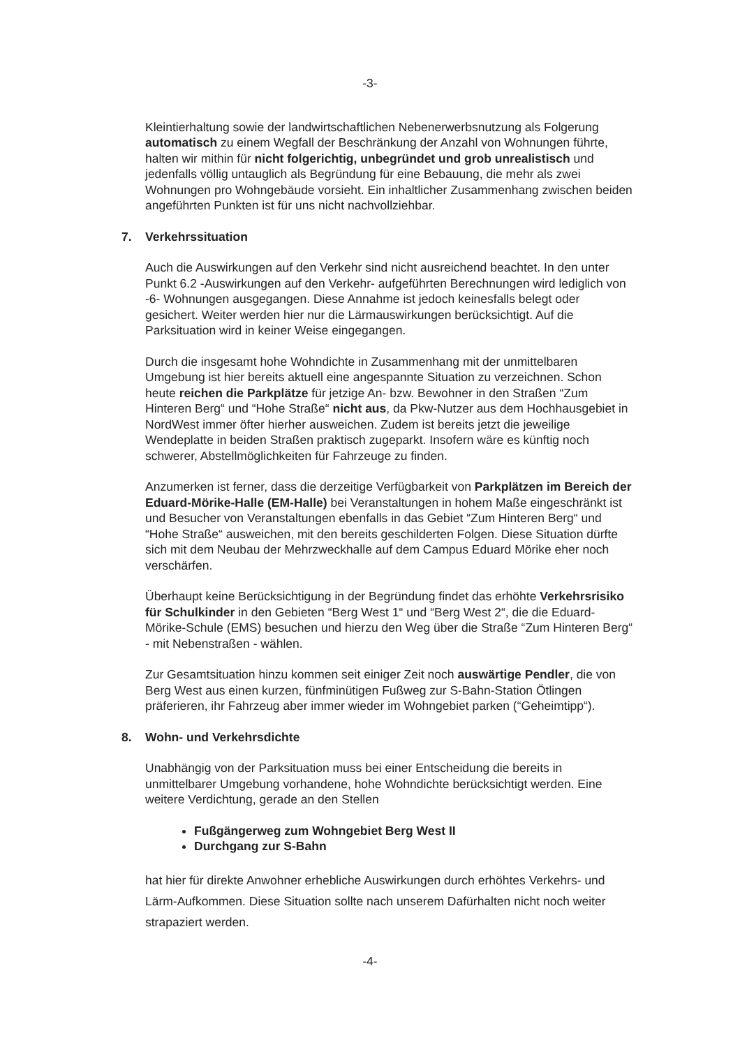-3-
Kleintierhaltung sowie der landwirtschaftlichen Nebenerwerbsnutzung als Folgerung automatisch zu einem Wegfall der Beschränkung der Anzahl von Wohnungen führte, halten wir mithin für nicht folgerichtig, unbegründet und grob unrealistisch und jedenfalls völlig untauglich als Begründung für eine Bebauung, die mehr als zwei Wohnungen pro Wohngebäude vorsieht. Ein inhaltlicher Zusammenhang zwischen beiden angeführten Punkten ist für uns nicht nachvollziehbar.
7. Verkehrssituation
Auch die Auswirkungen auf den Verkehr sind nicht ausreichend beachtet. In den unter Punkt 6.2 -Auswirkungen auf den Verkehr- aufgeführten Berechnungen wird lediglich von -6- Wohnungen ausgegangen. Diese Annahme ist jedoch keinesfalls belegt oder gesichert. Weiter werden hier nur die Lärmauswirkungen berücksichtigt. Auf die Parksituation wird in keiner Weise eingegangen.
Durch die insgesamt hohe Wohndichte in Zusammenhang mit der unmittelbaren Umgebung ist hier bereits aktuell eine angespannte Situation zu verzeichnen. Schon heute reichen die Parkplätze für jetzige An- bzw. Bewohner in den Straßen “Zum Hinteren Berg“ und “Hohe Straße“ nicht aus, da Pkw-Nutzer aus dem Hochhausgebiet in NordWest immer öfter hierher ausweichen. Zudem ist bereits jetzt die jeweilige Wendeplatte in beiden Straßen praktisch zugeparkt. Insofern wäre es künftig noch schwerer, Abstellmöglichkeiten für Fahrzeuge zu finden.
Anzumerken ist ferner, dass die derzeitige Verfügbarkeit von Parkplätzen im Bereich der Eduard-Mörike-Halle (EM-Halle) bei Veranstaltungen in hohem Maße eingeschränkt ist und Besucher von Veranstaltungen ebenfalls in das Gebiet “Zum Hinteren Berg“ und “Hohe Straße“ ausweichen, mit den bereits geschilderten Folgen. Diese Situation dürfte sich mit dem Neubau der Mehrzweckhalle auf dem Campus Eduard Mörike eher noch verschärfen.
Überhaupt keine Berücksichtigung in der Begründung findet das erhöhte Verkehrsrisiko für Schulkinder in den Gebieten “Berg West 1“ und “Berg West 2“, die die Eduard-Mörike-Schule (EMS) besuchen und hierzu den Weg über die Straße “Zum Hinteren Berg“ - mit Nebenstraßen - wählen.
Zur Gesamtsituation hinzu kommen seit einiger Zeit noch auswärtige Pendler, die von Berg West aus einen kurzen, fünfminütigen Fußweg zur S-Bahn-Station Ötlingen präferieren, ihr Fahrzeug aber immer wieder im Wohngebiet parken (“Geheimtipp“).
8. Wohn- und Verkehrsdichte
Unabhängig von der Parksituation muss bei einer Entscheidung die bereits in unmittelbarer Umgebung vorhandene, hohe Wohndichte berücksichtigt werden. Eine weitere Verdichtung, gerade an den Stellen
Fußgängerweg zum Wohngebiet Berg West II
Durchgang zur S-Bahn
hat hier für direkte Anwohner erhebliche Auswirkungen durch erhöhtes Verkehrs- und Lärm-Aufkommen. Diese Situation sollte nach unserem Dafürhalten nicht noch weiter strapaziert werden.
-4-